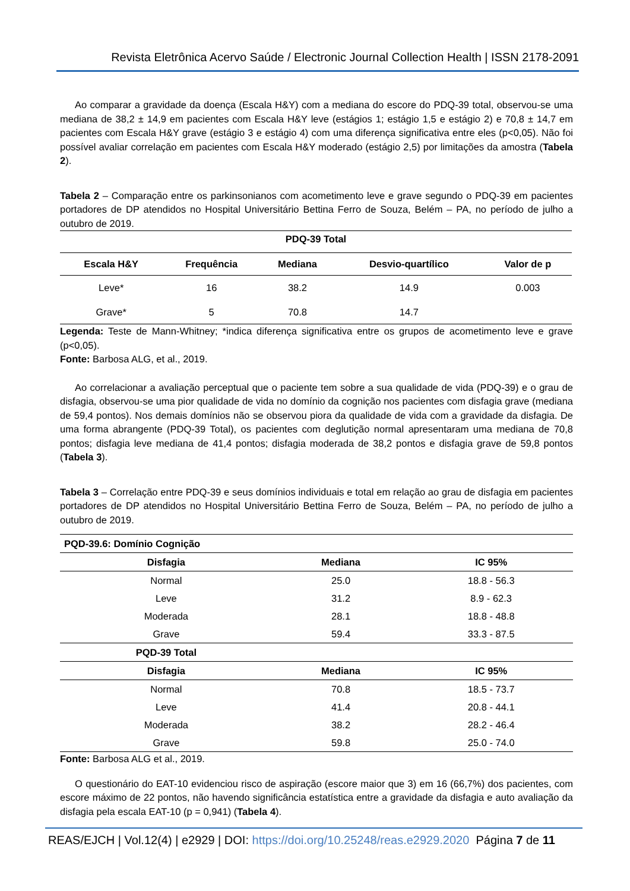Revista Eletrônica Acervo Saúde / Electronic Journal Collection Health | ISSN 2178-2091
Ao comparar a gravidade da doença (Escala H&Y) com a mediana do escore do PDQ-39 total, observou-se uma mediana de 38,2 ± 14,9 em pacientes com Escala H&Y leve (estágios 1; estágio 1,5 e estágio 2) e 70,8 ± 14,7 em pacientes com Escala H&Y grave (estágio 3 e estágio 4) com uma diferença significativa entre eles (p<0,05). Não foi possível avaliar correlação em pacientes com Escala H&Y moderado (estágio 2,5) por limitações da amostra (Tabela 2).
Tabela 2 – Comparação entre os parkinsonianos com acometimento leve e grave segundo o PDQ-39 em pacientes portadores de DP atendidos no Hospital Universitário Bettina Ferro de Souza, Belém – PA, no período de julho a outubro de 2019.
| PDQ-39 Total | | | | |
| --- | --- | --- | --- | --- |
| Escala H&Y | Frequência | Mediana | Desvio-quartílico | Valor de p |
| Leve* | 16 | 38.2 | 14.9 | 0.003 |
| Grave* | 5 | 70.8 | 14.7 | |
Legenda: Teste de Mann-Whitney; *indica diferença significativa entre os grupos de acometimento leve e grave (p<0,05).
Fonte: Barbosa ALG, et al., 2019.
Ao correlacionar a avaliação perceptual que o paciente tem sobre a sua qualidade de vida (PDQ-39) e o grau de disfagia, observou-se uma pior qualidade de vida no domínio da cognição nos pacientes com disfagia grave (mediana de 59,4 pontos). Nos demais domínios não se observou piora da qualidade de vida com a gravidade da disfagia. De uma forma abrangente (PDQ-39 Total), os pacientes com deglutição normal apresentaram uma mediana de 70,8 pontos; disfagia leve mediana de 41,4 pontos; disfagia moderada de 38,2 pontos e disfagia grave de 59,8 pontos (Tabela 3).
Tabela 3 – Correlação entre PDQ-39 e seus domínios individuais e total em relação ao grau de disfagia em pacientes portadores de DP atendidos no Hospital Universitário Bettina Ferro de Souza, Belém – PA, no período de julho a outubro de 2019.
| PQD-39.6: Domínio Cognição | | |
| --- | --- | --- |
| Disfagia | Mediana | IC 95% |
| Normal | 25.0 | 18.8 - 56.3 |
| Leve | 31.2 | 8.9 - 62.3 |
| Moderada | 28.1 | 18.8 - 48.8 |
| Grave | 59.4 | 33.3 - 87.5 |
| PQD-39 Total | | |
| Disfagia | Mediana | IC 95% |
| Normal | 70.8 | 18.5 - 73.7 |
| Leve | 41.4 | 20.8 - 44.1 |
| Moderada | 38.2 | 28.2 - 46.4 |
| Grave | 59.8 | 25.0 - 74.0 |
Fonte: Barbosa ALG et al., 2019.
O questionário do EAT-10 evidenciou risco de aspiração (escore maior que 3) em 16 (66,7%) dos pacientes, com escore máximo de 22 pontos, não havendo significância estatística entre a gravidade da disfagia e auto avaliação da disfagia pela escala EAT-10 (p = 0,941) (Tabela 4).
REAS/EJCH | Vol.12(4) | e2929 | DOI: https://doi.org/10.25248/reas.e2929.2020 Página 7 de 11